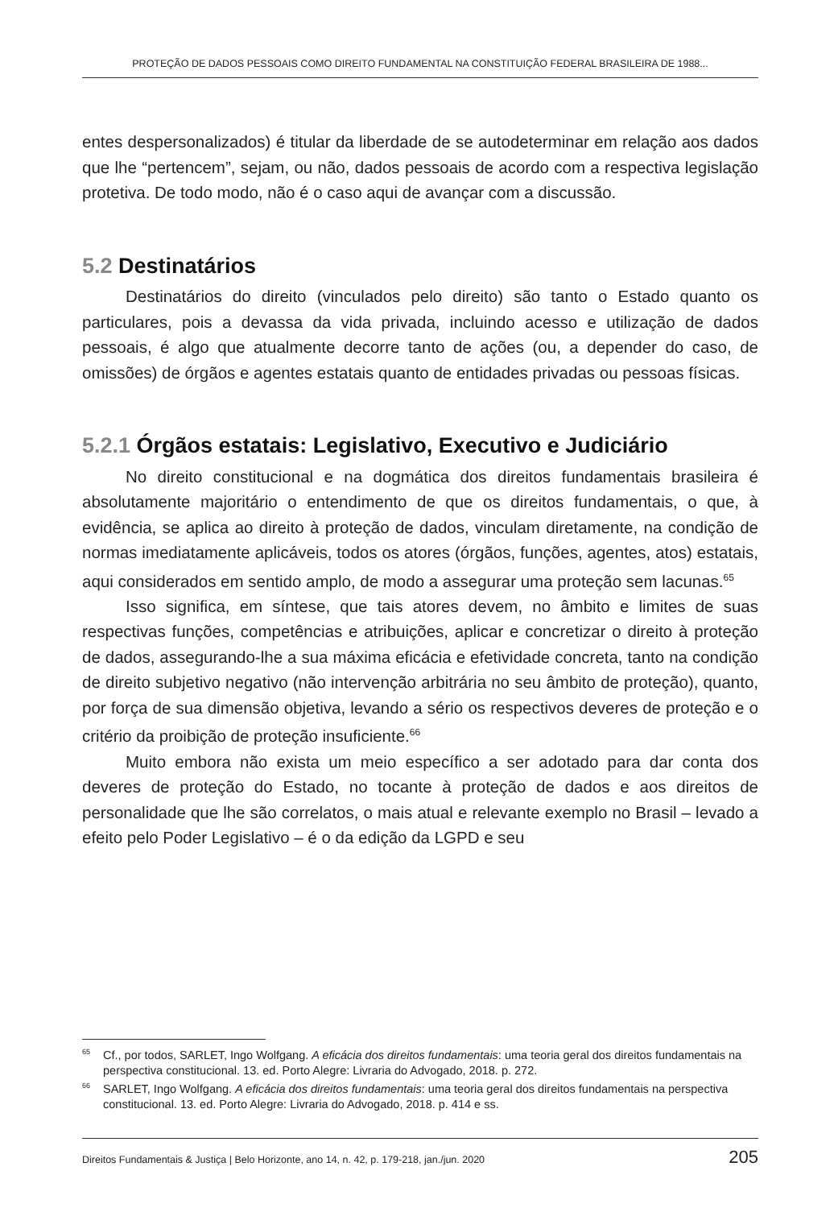PROTEÇÃO DE DADOS PESSOAIS COMO DIREITO FUNDAMENTAL NA CONSTITUIÇÃO FEDERAL BRASILEIRA DE 1988...
entes despersonalizados) é titular da liberdade de se autodeterminar em relação aos dados que lhe “pertencem”, sejam, ou não, dados pessoais de acordo com a respectiva legislação protetiva. De todo modo, não é o caso aqui de avançar com a discussão.
5.2 Destinatários
Destinatários do direito (vinculados pelo direito) são tanto o Estado quanto os particulares, pois a devassa da vida privada, incluindo acesso e utilização de dados pessoais, é algo que atualmente decorre tanto de ações (ou, a depender do caso, de omissões) de órgãos e agentes estatais quanto de entidades privadas ou pessoas físicas.
5.2.1 Órgãos estatais: Legislativo, Executivo e Judiciário
No direito constitucional e na dogmática dos direitos fundamentais brasileira é absolutamente majoritário o entendimento de que os direitos fundamentais, o que, à evidência, se aplica ao direito à proteção de dados, vinculam diretamente, na condição de normas imediatamente aplicáveis, todos os atores (órgãos, funções, agentes, atos) estatais, aqui considerados em sentido amplo, de modo a assegurar uma proteção sem lacunas.<sup>65</sup>
Isso significa, em síntese, que tais atores devem, no âmbito e limites de suas respectivas funções, competências e atribuições, aplicar e concretizar o direito à proteção de dados, assegurando-lhe a sua máxima eficácia e efetividade concreta, tanto na condição de direito subjetivo negativo (não intervenção arbitrária no seu âmbito de proteção), quanto, por força de sua dimensão objetiva, levando a sério os respectivos deveres de proteção e o critério da proibição de proteção insuficiente.<sup>66</sup>
Muito embora não exista um meio específico a ser adotado para dar conta dos deveres de proteção do Estado, no tocante à proteção de dados e aos direitos de personalidade que lhe são correlatos, o mais atual e relevante exemplo no Brasil – levado a efeito pelo Poder Legislativo – é o da edição da LGPD e seu
<sup>65</sup> Cf., por todos, SARLET, Ingo Wolfgang. A eficácia dos direitos fundamentais: uma teoria geral dos direitos fundamentais na perspectiva constitucional. 13. ed. Porto Alegre: Livraria do Advogado, 2018. p. 272.
<sup>66</sup>SARLET, Ingo Wolfgang. A eficácia dos direitos fundamentais: uma teoria geral dos direitos fundamentais na perspectiva constitucional. 13. ed. Porto Alegre: Livraria do Advogado, 2018. p. 414 e ss.
Direitos Fundamentais & Justiça | Belo Horizonte, ano 14, n. 42, p. 179-218, jan./jun. 2020 205